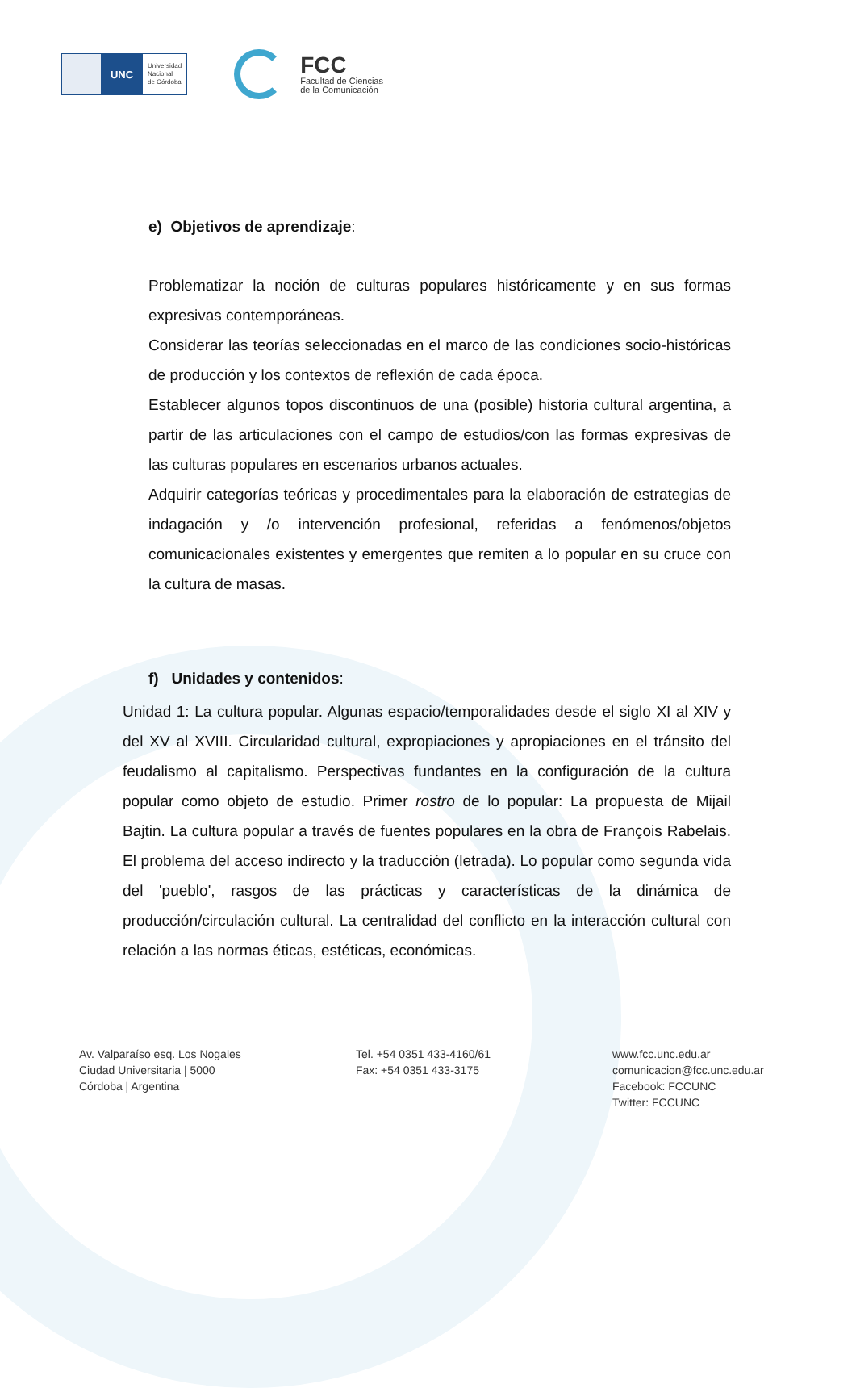UNC
Universidad
Nacional
de Córdoba
FCC
Facultad de Ciencias
de la Comunicación
e) Objetivos de aprendizaje:
Problematizar la noción de culturas populares históricamente y en sus formas expresivas contemporáneas.
Considerar las teorías seleccionadas en el marco de las condiciones socio-históricas de producción y los contextos de reflexión de cada época.
Establecer algunos topos discontinuos de una (posible) historia cultural argentina, a partir de las articulaciones con el campo de estudios/con las formas expresivas de las culturas populares en escenarios urbanos actuales.
Adquirir categorías teóricas y procedimentales para la elaboración de estrategias de indagación y /o intervención profesional, referidas a fenómenos/objetos comunicacionales existentes y emergentes que remiten a lo popular en su cruce con la cultura de masas.
f) Unidades y contenidos:
Unidad 1: La cultura popular. Algunas espacio/temporalidades desde el siglo XI al XIV y del XV al XVIII. Circularidad cultural, expropiaciones y apropiaciones en el tránsito del feudalismo al capitalismo. Perspectivas fundantes en la configuración de la cultura popular como objeto de estudio. Primer rostro de lo popular: La propuesta de Mijail Bajtin. La cultura popular a través de fuentes populares en la obra de François Rabelais. El problema del acceso indirecto y la traducción (letrada). Lo popular como segunda vida del 'pueblo', rasgos de las prácticas y características de la dinámica de producción/circulación cultural. La centralidad del conflicto en la interacción cultural con relación a las normas éticas, estéticas, económicas.
Av. Valparaíso esq. Los Nogales
Ciudad Universitaria | 5000
Córdoba | Argentina
Tel. +54 0351 433-4160/61
Fax: +54 0351 433-3175
www.fcc.unc.edu.ar
comunicacion@fcc.unc.edu.ar
Facebook: FCCUNC
Twitter: FCCUNC